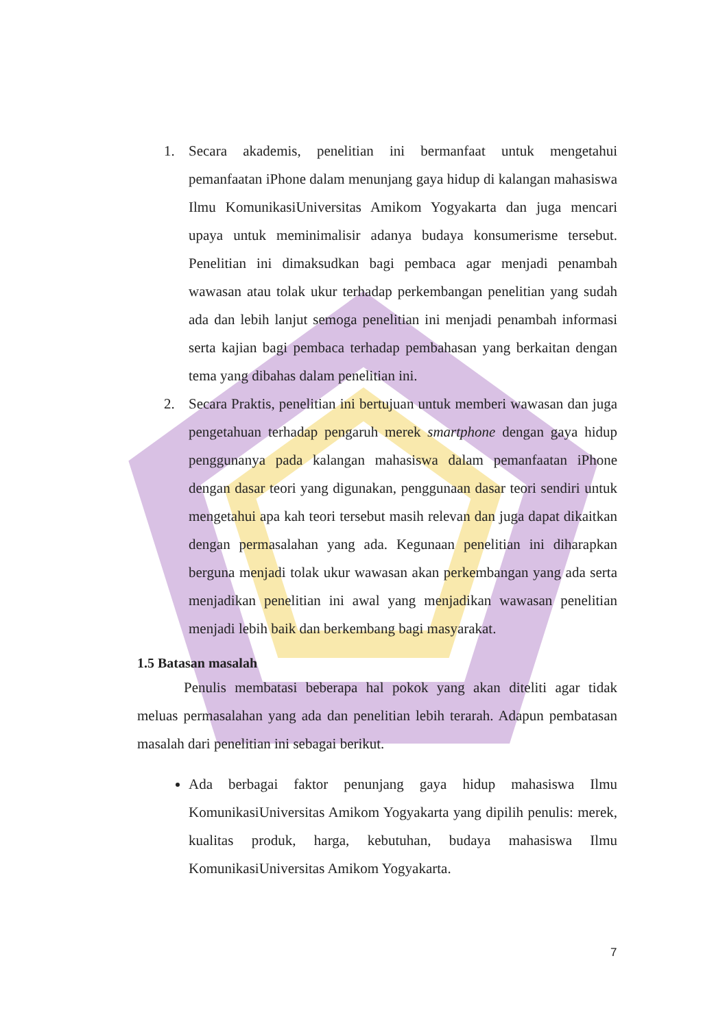1. Secara akademis, penelitian ini bermanfaat untuk mengetahui pemanfaatan iPhone dalam menunjang gaya hidup di kalangan mahasiswa Ilmu KomunikasiUniversitas Amikom Yogyakarta dan juga mencari upaya untuk meminimalisir adanya budaya konsumerisme tersebut. Penelitian ini dimaksudkan bagi pembaca agar menjadi penambah wawasan atau tolak ukur terhadap perkembangan penelitian yang sudah ada dan lebih lanjut semoga penelitian ini menjadi penambah informasi serta kajian bagi pembaca terhadap pembahasan yang berkaitan dengan tema yang dibahas dalam penelitian ini.
2. Secara Praktis, penelitian ini bertujuan untuk memberi wawasan dan juga pengetahuan terhadap pengaruh merek smartphone dengan gaya hidup penggunanya pada kalangan mahasiswa dalam pemanfaatan iPhone dengan dasar teori yang digunakan, penggunaan dasar teori sendiri untuk mengetahui apa kah teori tersebut masih relevan dan juga dapat dikaitkan dengan permasalahan yang ada. Kegunaan penelitian ini diharapkan berguna menjadi tolak ukur wawasan akan perkembangan yang ada serta menjadikan penelitian ini awal yang menjadikan wawasan penelitian menjadi lebih baik dan berkembang bagi masyarakat.
1.5 Batasan masalah
Penulis membatasi beberapa hal pokok yang akan diteliti agar tidak meluas permasalahan yang ada dan penelitian lebih terarah. Adapun pembatasan masalah dari penelitian ini sebagai berikut.
Ada berbagai faktor penunjang gaya hidup mahasiswa Ilmu KomunikasiUniversitas Amikom Yogyakarta yang dipilih penulis: merek, kualitas produk, harga, kebutuhan, budaya mahasiswa Ilmu KomunikasiUniversitas Amikom Yogyakarta.
7